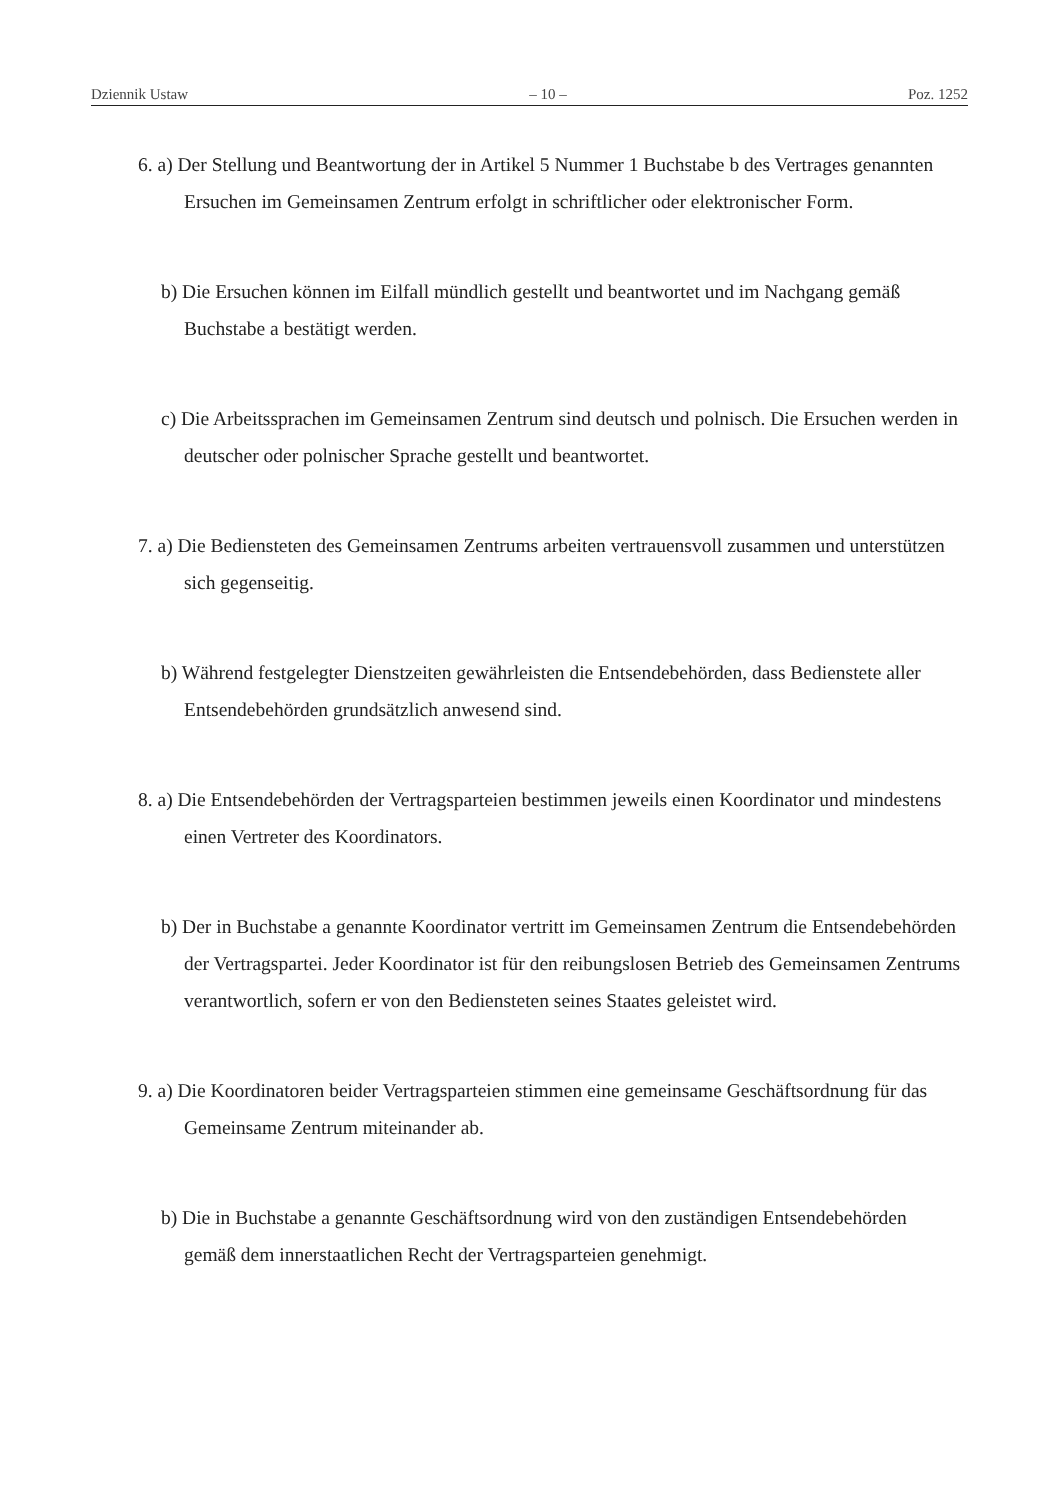Dziennik Ustaw – 10 – Poz. 1252
6. a) Der Stellung und Beantwortung der in Artikel 5 Nummer 1 Buchstabe b des Vertrages genannten Ersuchen im Gemeinsamen Zentrum erfolgt in schriftlicher oder elektronischer Form.
b) Die Ersuchen können im Eilfall mündlich gestellt und beantwortet und im Nachgang gemäß Buchstabe a bestätigt werden.
c) Die Arbeitssprachen im Gemeinsamen Zentrum sind deutsch und polnisch. Die Ersuchen werden in deutscher oder polnischer Sprache gestellt und beantwortet.
7. a) Die Bediensteten des Gemeinsamen Zentrums arbeiten vertrauensvoll zusammen und unterstützen sich gegenseitig.
b) Während festgelegter Dienstzeiten gewährleisten die Entsendebehörden, dass Bedienstete aller Entsendebehörden grundsätzlich anwesend sind.
8. a) Die Entsendebehörden der Vertragsparteien bestimmen jeweils einen Koordinator und mindestens einen Vertreter des Koordinators.
b) Der in Buchstabe a genannte Koordinator vertritt im Gemeinsamen Zentrum die Entsendebehörden der Vertragspartei. Jeder Koordinator ist für den reibungslosen Betrieb des Gemeinsamen Zentrums verantwortlich, sofern er von den Bediensteten seines Staates geleistet wird.
9. a) Die Koordinatoren beider Vertragsparteien stimmen eine gemeinsame Geschäftsordnung für das Gemeinsame Zentrum miteinander ab.
b) Die in Buchstabe a genannte Geschäftsordnung wird von den zuständigen Entsendebehörden gemäß dem innerstaatlichen Recht der Vertragsparteien genehmigt.